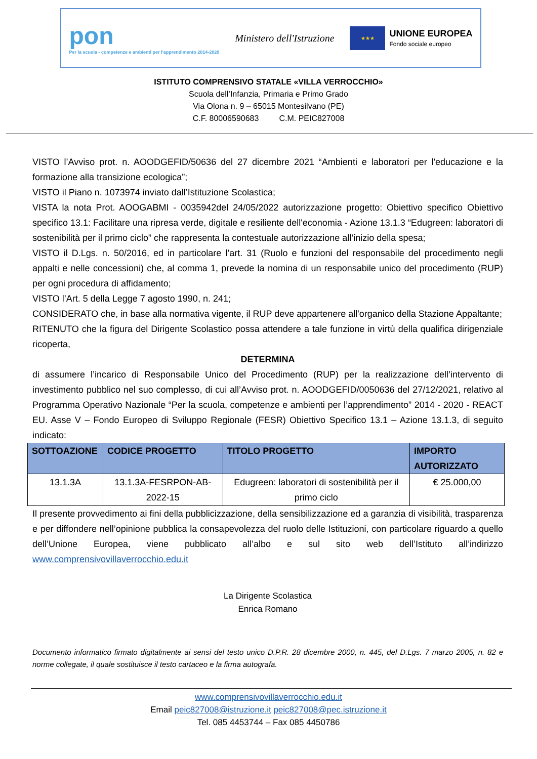pon
Per la scuola - competenze e ambienti per l'apprendimento 2014-2020
Ministero dell'Istruzione
★★★
UNIONE EUROPEA
Fondo sociale europeo
ISTITUTO COMPRENSIVO STATALE «VILLA VERROCCHIO»
Scuola dell’Infanzia, Primaria e Primo Grado
Via Olona n. 9 – 65015 Montesilvano (PE)
C.F. 80006590683 C.M. PEIC827008
VISTO l’Avviso prot. n. AOODGEFID/50636 del 27 dicembre 2021 “Ambienti e laboratori per l'educazione e la formazione alla transizione ecologica”;
VISTO il Piano n. 1073974 inviato dall’Istituzione Scolastica;
VISTA la nota Prot. AOOGABMI - 0035942del 24/05/2022 autorizzazione progetto: Obiettivo specifico Obiettivo specifico 13.1: Facilitare una ripresa verde, digitale e resiliente dell'economia - Azione 13.1.3 “Edugreen: laboratori di sostenibilità per il primo ciclo” che rappresenta la contestuale autorizzazione all’inizio della spesa;
VISTO il D.Lgs. n. 50/2016, ed in particolare l’art. 31 (Ruolo e funzioni del responsabile del procedimento negli appalti e nelle concessioni) che, al comma 1, prevede la nomina di un responsabile unico del procedimento (RUP) per ogni procedura di affidamento;
VISTO l’Art. 5 della Legge 7 agosto 1990, n. 241;
CONSIDERATO che, in base alla normativa vigente, il RUP deve appartenere all'organico della Stazione Appaltante;
RITENUTO che la figura del Dirigente Scolastico possa attendere a tale funzione in virtù della qualifica dirigenziale ricoperta,
DETERMINA
di assumere l’incarico di Responsabile Unico del Procedimento (RUP) per la realizzazione dell’intervento di investimento pubblico nel suo complesso, di cui all’Avviso prot. n. AOODGEFID/0050636 del 27/12/2021, relativo al Programma Operativo Nazionale “Per la scuola, competenze e ambienti per l’apprendimento” 2014 - 2020 - REACT EU. Asse V – Fondo Europeo di Sviluppo Regionale (FESR) Obiettivo Specifico 13.1 – Azione 13.1.3, di seguito indicato:
| SOTTOAZIONE | CODICE PROGETTO | TITOLO PROGETTO | IMPORTO AUTORIZZATO |
| --- | --- | --- | --- |
| 13.1.3A | 13.1.3A-FESRPON-AB-2022-15 | Edugreen: laboratori di sostenibilità per il primo ciclo | € 25.000,00 |
Il presente provvedimento ai fini della pubblicizzazione, della sensibilizzazione ed a garanzia di visibilità, trasparenza e per diffondere nell’opinione pubblica la consapevolezza del ruolo delle Istituzioni, con particolare riguardo a quello dell’Unione Europea, viene pubblicato all’albo e sul sito web dell’Istituto all’indirizzo www.comprensivovillaverrocchio.edu.it
La Dirigente Scolastica
Enrica Romano
Documento informatico firmato digitalmente ai sensi del testo unico D.P.R. 28 dicembre 2000, n. 445, del D.Lgs. 7 marzo 2005, n. 82 e norme collegate, il quale sostituisce il testo cartaceo e la firma autografa.
www.comprensivovillaverrocchio.edu.it
Email peic827008@istruzione.it peic827008@pec.istruzione.it
Tel. 085 4453744 – Fax 085 4450786